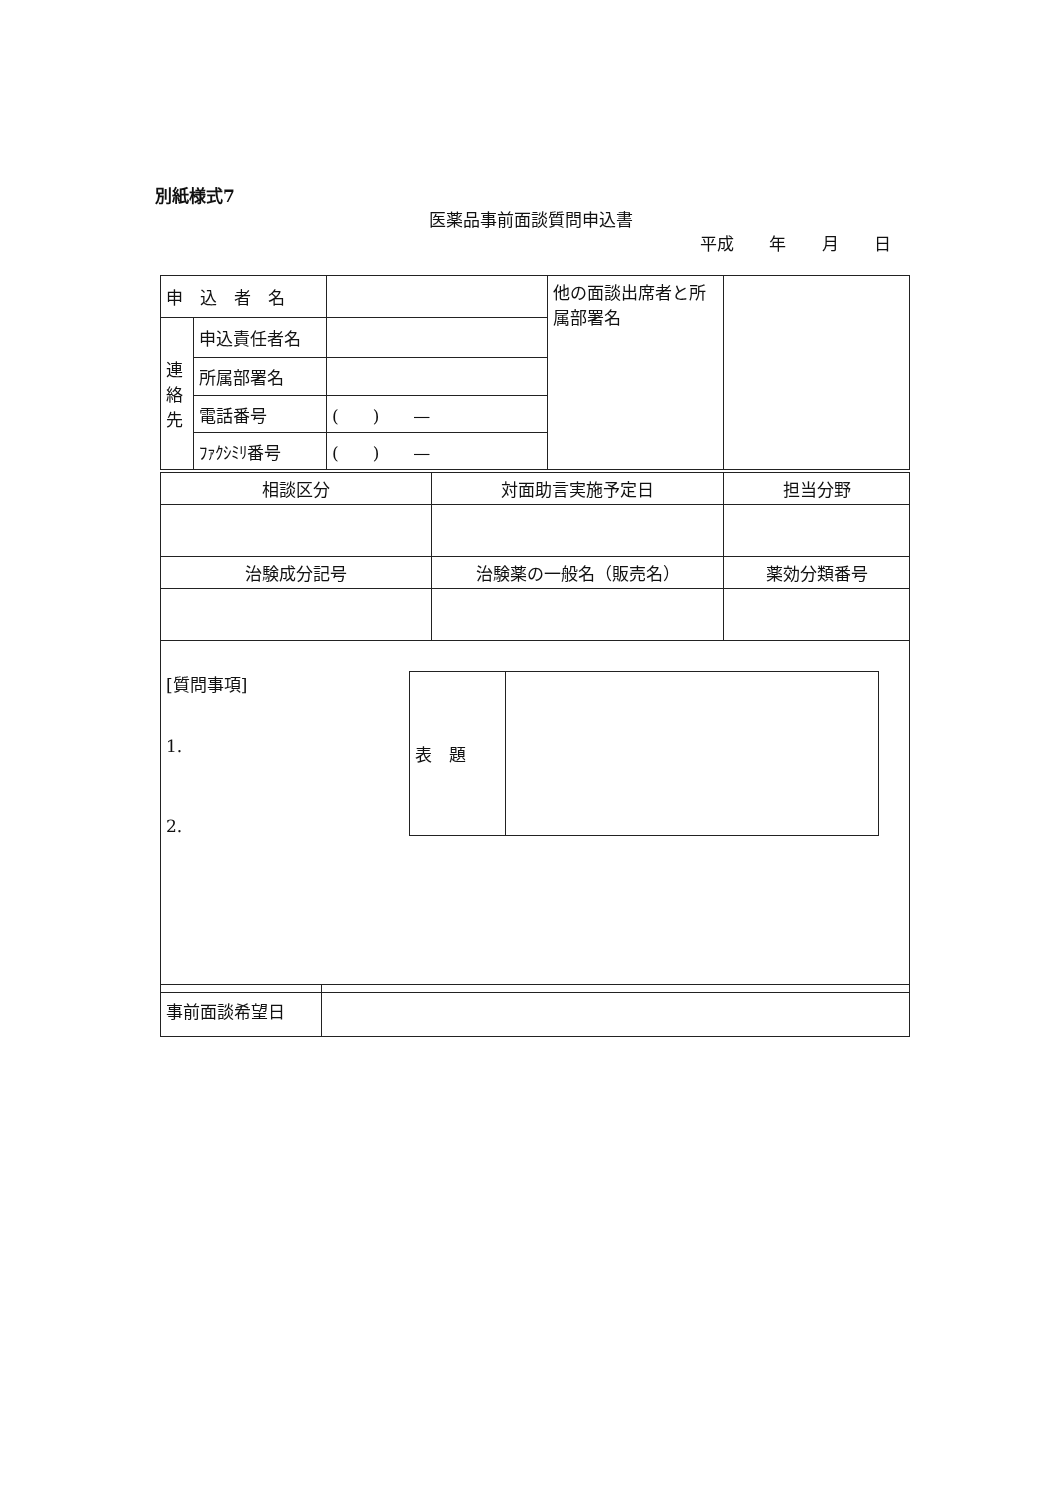別紙様式7
医薬品事前面談質問申込書
平成 年 月 日
| 申 込 者 名 | | | 他の面談出席者と所属部署名 | |
| 連絡先 | 申込責任者名 | | | |
| | 所属部署名 | | | |
| | 電話番号 | ( ) — | | |
| | ﾌｧｸｼﾐﾘ番号 | ( ) — | | |
| 相談区分 | 対面助言実施予定日 | 担当分野 |
| 治験成分記号 | 治験薬の一般名（販売名） | 薬効分類番号 |
| [質問事項] 1. 2. / 表 題 / / | | |
| 事前面談希望日 | |